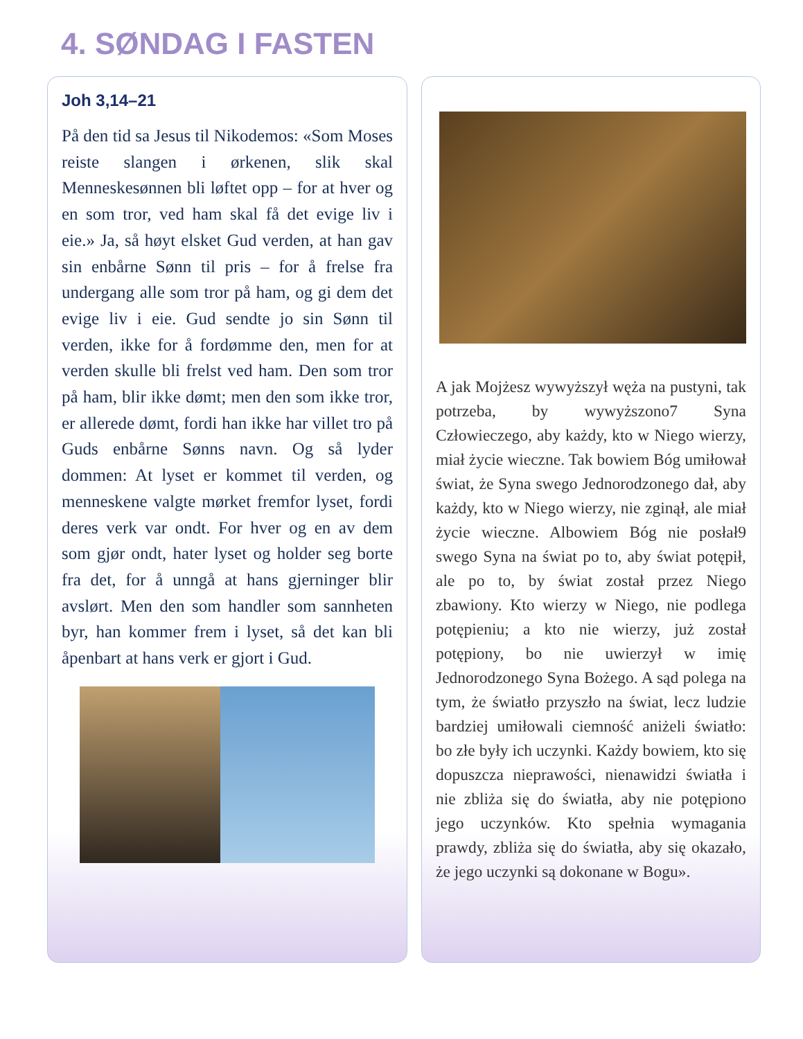4. SØNDAG I FASTEN
Joh 3,14–21
På den tid sa Jesus til Nikodemos: «Som Moses reiste slangen i ørkenen, slik skal Menneskesønnen bli løftet opp – for at hver og en som tror, ved ham skal få det evige liv i eie.» Ja, så høyt elsket Gud verden, at han gav sin enbårne Sønn til pris – for å frelse fra undergang alle som tror på ham, og gi dem det evige liv i eie. Gud sendte jo sin Sønn til verden, ikke for å fordømme den, men for at verden skulle bli frelst ved ham. Den som tror på ham, blir ikke dømt; men den som ikke tror, er allerede dømt, fordi han ikke har villet tro på Guds enbårne Sønns navn. Og så lyder dommen: At lyset er kommet til verden, og menneskene valgte mørket fremfor lyset, fordi deres verk var ondt. For hver og en av dem som gjør ondt, hater lyset og holder seg borte fra det, for å unngå at hans gjerninger blir avslørt. Men den som handler som sannheten byr, han kommer frem i lyset, så det kan bli åpenbart at hans verk er gjort i Gud.
A jak Mojżesz wywyższył węża na pustyni, tak potrzeba, by wywyższono7 Syna Człowieczego, aby każdy, kto w Niego wierzy, miał życie wieczne. Tak bowiem Bóg umiłował świat, że Syna swego Jednorodzonego dał, aby każdy, kto w Niego wierzy, nie zginął, ale miał życie wieczne. Albowiem Bóg nie posłał9 swego Syna na świat po to, aby świat potępił, ale po to, by świat został przez Niego zbawiony. Kto wierzy w Niego, nie podlega potępieniu; a kto nie wierzy, już został potępiony, bo nie uwierzył w imię Jednorodzonego Syna Bożego. A sąd polega na tym, że światło przyszło na świat, lecz ludzie bardziej umiłowali ciemność aniżeli światło: bo złe były ich uczynki. Każdy bowiem, kto się dopuszcza nieprawości, nienawidzi światła i nie zbliża się do światła, aby nie potępiono jego uczynków. Kto spełnia wymagania prawdy, zbliża się do światła, aby się okazało, że jego uczynki są dokonane w Bogu».